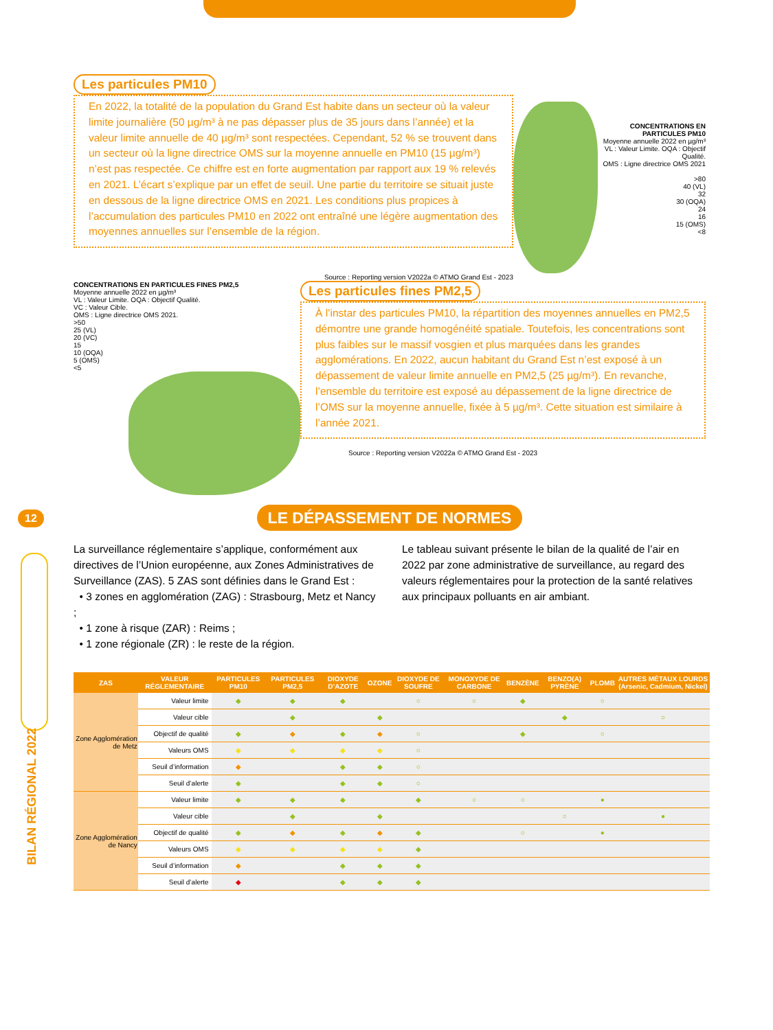12
BILAN RÉGIONAL 2022
Les particules PM10
En 2022, la totalité de la population du Grand Est habite dans un secteur où la valeur limite journalière (50 µg/m³ à ne pas dépasser plus de 35 jours dans l’année) et la valeur limite annuelle de 40 µg/m³ sont respectées. Cependant, 52 % se trouvent dans un secteur où la ligne directrice OMS sur la moyenne annuelle en PM10 (15 µg/m³) n’est pas respectée. Ce chiffre est en forte augmentation par rapport aux 19 % relevés en 2021. L’écart s’explique par un effet de seuil. Une partie du territoire se situait juste en dessous de la ligne directrice OMS en 2021. Les conditions plus propices à l’accumulation des particules PM10 en 2022 ont entraîné une légère augmentation des moyennes annuelles sur l’ensemble de la région.
CONCENTRATIONS EN PARTICULES PM10
Moyenne annuelle 2022 en µg/m³
VL : Valeur Limite. OQA : Objectif Qualité.
OMS : Ligne directrice OMS 2021
>80
40 (VL)
32
30 (OQA)
24
16
15 (OMS)
<8
Source : Reporting version V2022a © ATMO Grand Est - 2023
CONCENTRATIONS EN PARTICULES FINES PM2,5
Moyenne annuelle 2022 en µg/m³
VL : Valeur Limite. OQA : Objectif Qualité.
VC : Valeur Cible.
OMS : Ligne directrice OMS 2021.
>50
25 (VL)
20 (VC)
15
10 (OQA)
5 (OMS)
<5
Les particules fines PM2,5
À l’instar des particules PM10, la répartition des moyennes annuelles en PM2,5 démontre une grande homogénéité spatiale. Toutefois, les concentrations sont plus faibles sur le massif vosgien et plus marquées dans les grandes agglomérations. En 2022, aucun habitant du Grand Est n’est exposé à un dépassement de valeur limite annuelle en PM2,5 (25 µg/m³). En revanche, l’ensemble du territoire est exposé au dépassement de la ligne directrice de l’OMS sur la moyenne annuelle, fixée à 5 µg/m³. Cette situation est similaire à l’année 2021.
Source : Reporting version V2022a © ATMO Grand Est - 2023
LE DÉPASSEMENT DE NORMES
La surveillance réglementaire s’applique, conformément aux directives de l’Union européenne, aux Zones Administratives de Surveillance (ZAS). 5 ZAS sont définies dans le Grand Est :
• 3 zones en agglomération (ZAG) : Strasbourg, Metz et Nancy ;
• 1 zone à risque (ZAR) : Reims ;
• 1 zone régionale (ZR) : le reste de la région.
Le tableau suivant présente le bilan de la qualité de l’air en 2022 par zone administrative de surveillance, au regard des valeurs réglementaires pour la protection de la santé relatives aux principaux polluants en air ambiant.
| ZAS | VALEUR RÉGLEMENTAIRE | PARTICULES PM10 | PARTICULES PM2,5 | DIOXYDE D’AZOTE | OZONE | DIOXYDE DE SOUFRE | MONOXYDE DE CARBONE | BENZÈNE | BENZO(A) PYRÈNE | PLOMB | AUTRES MÉTAUX LOURDS (Arsenic, Cadmium, Nickel) |
| --- | --- | --- | --- | --- | --- | --- | --- | --- | --- | --- | --- |
| Zone Agglomération de Metz | Valeur limite | ◆ | ◆ | ◆ | | ○ | ○ | ◆ | | ○ | |
| | Valeur cible | | ◆ | | ◆ | | | | ◆ | | ○ |
| | Objectif de qualité | ◆ | ◆ | ◆ | ◆ | ○ | | ◆ | | ○ | |
| | Valeurs OMS | ◆ | ◆ | ◆ | ◆ | ○ | | | | | |
| | Seuil d’information | ◆ | | ◆ | ◆ | ○ | | | | | |
| | Seuil d’alerte | ◆ | | ◆ | ◆ | ○ | | | | | |
| Zone Agglomération de Nancy | Valeur limite | ◆ | ◆ | ◆ | | ◆ | ○ | ○ | | ● | |
| | Valeur cible | | ◆ | | ◆ | | | | ○ | | ● |
| | Objectif de qualité | ◆ | ◆ | ◆ | ◆ | ◆ | | ○ | | ● | |
| | Valeurs OMS | ◆ | ◆ | ◆ | ◆ | ◆ | | | | | |
| | Seuil d’information | ◆ | | ◆ | ◆ | ◆ | | | | | |
| | Seuil d’alerte | ◆ | | ◆ | ◆ | ◆ | | | | | |